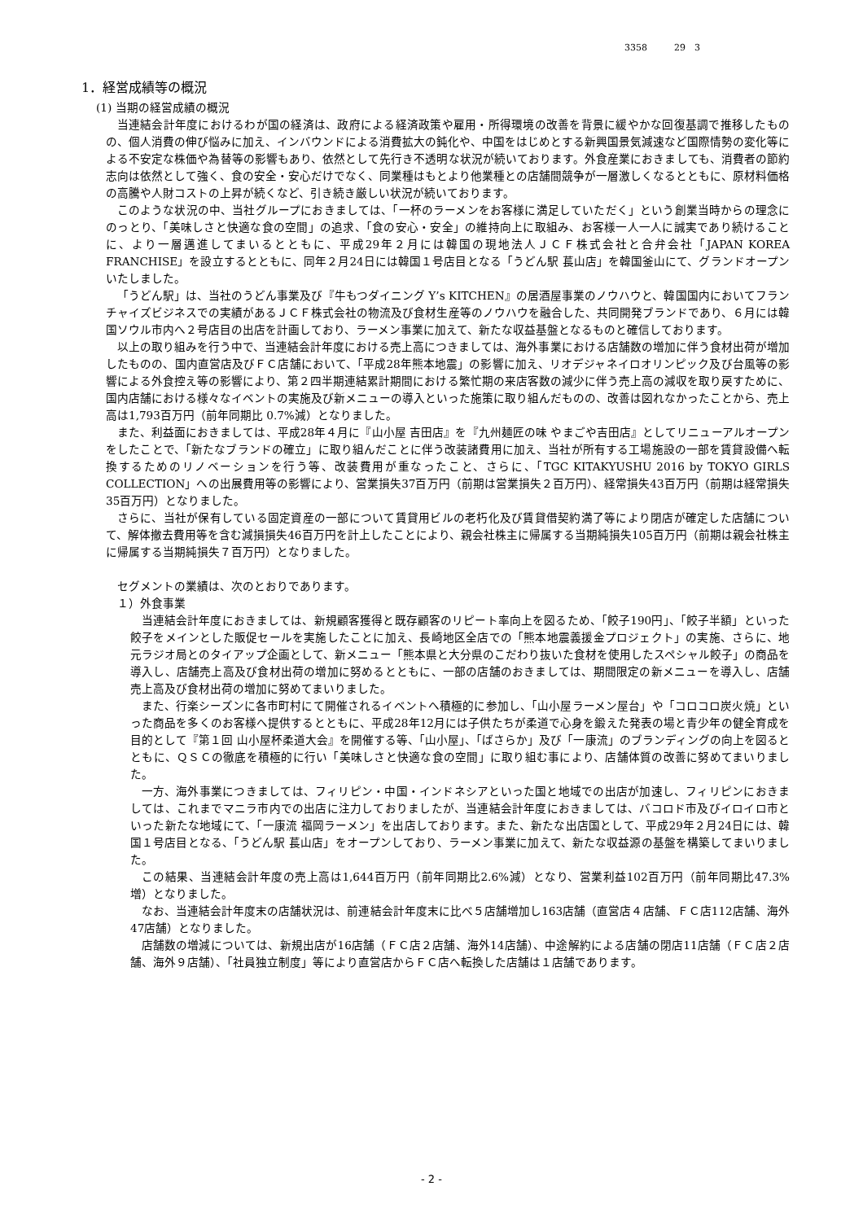3358　　　29　3
1．経営成績等の概況
(1) 当期の経営成績の概況
当連結会計年度におけるわが国の経済は、政府による経済政策や雇用・所得環境の改善を背景に緩やかな回復基調で推移したものの、個人消費の伸び悩みに加え、インバウンドによる消費拡大の鈍化や、中国をはじめとする新興国景気減速など国際情勢の変化等による不安定な株価や為替等の影響もあり、依然として先行き不透明な状況が続いております。外食産業におきましても、消費者の節約志向は依然として強く、食の安全・安心だけでなく、同業種はもとより他業種との店舗間競争が一層激しくなるとともに、原材料価格の高騰や人財コストの上昇が続くなど、引き続き厳しい状況が続いております。
このような状況の中、当社グループにおきましては、「一杯のラーメンをお客様に満足していただく」という創業当時からの理念にのっとり、「美味しさと快適な食の空間」の追求、「食の安心・安全」の維持向上に取組み、お客様一人一人に誠実であり続けることに、より一層邁進してまいるとともに、平成29年２月には韓国の現地法人ＪＣＦ株式会社と合弁会社「JAPAN KOREA FRANCHISE」を設立するとともに、同年２月24日には韓国１号店目となる「うどん駅 萇山店」を韓国釜山にて、グランドオープンいたしました。
「うどん駅」は、当社のうどん事業及び『牛もつダイニング Y’s KITCHEN』の居酒屋事業のノウハウと、韓国国内においてフランチャイズビジネスでの実績があるＪＣＦ株式会社の物流及び食材生産等のノウハウを融合した、共同開発ブランドであり、６月には韓国ソウル市内へ２号店目の出店を計画しており、ラーメン事業に加えて、新たな収益基盤となるものと確信しております。
以上の取り組みを行う中で、当連結会計年度における売上高につきましては、海外事業における店舗数の増加に伴う食材出荷が増加したものの、国内直営店及びＦＣ店舗において、「平成28年熊本地震」の影響に加え、リオデジャネイロオリンピック及び台風等の影響による外食控え等の影響により、第２四半期連結累計期間における繁忙期の来店客数の減少に伴う売上高の減収を取り戻すために、国内店舗における様々なイベントの実施及び新メニューの導入といった施策に取り組んだものの、改善は図れなかったことから、売上高は1,793百万円（前年同期比 0.7%減）となりました。
また、利益面におきましては、平成28年４月に『山小屋 吉田店』を『九州麺匠の味 やまごや吉田店』としてリニューアルオープンをしたことで、「新たなブランドの確立」に取り組んだことに伴う改装諸費用に加え、当社が所有する工場施設の一部を賃貸設備へ転換するためのリノベーションを行う等、改装費用が重なったこと、さらに、「TGC KITAKYUSHU 2016 by TOKYO GIRLS COLLECTION」への出展費用等の影響により、営業損失37百万円（前期は営業損失２百万円）、経常損失43百万円（前期は経常損失35百万円）となりました。
さらに、当社が保有している固定資産の一部について賃貸用ビルの老朽化及び賃貸借契約満了等により閉店が確定した店舗について、解体撤去費用等を含む減損損失46百万円を計上したことにより、親会社株主に帰属する当期純損失105百万円（前期は親会社株主に帰属する当期純損失７百万円）となりました。
セグメントの業績は、次のとおりであります。
１）外食事業
当連結会計年度におきましては、新規顧客獲得と既存顧客のリピート率向上を図るため、「餃子190円」、「餃子半額」といった餃子をメインとした販促セールを実施したことに加え、長崎地区全店での「熊本地震義援金プロジェクト」の実施、さらに、地元ラジオ局とのタイアップ企画として、新メニュー「熊本県と大分県のこだわり抜いた食材を使用したスペシャル餃子」の商品を導入し、店舗売上高及び食材出荷の増加に努めるとともに、一部の店舗のおきましては、期間限定の新メニューを導入し、店舗売上高及び食材出荷の増加に努めてまいりました。
また、行楽シーズンに各市町村にて開催されるイベントへ積極的に参加し、「山小屋ラーメン屋台」や「コロコロ炭火焼」といった商品を多くのお客様へ提供するとともに、平成28年12月には子供たちが柔道で心身を鍛えた発表の場と青少年の健全育成を目的として『第１回 山小屋杯柔道大会』を開催する等、「山小屋」、「ばさらか」及び「一康流」のブランディングの向上を図るとともに、ＱＳＣの徹底を積極的に行い「美味しさと快適な食の空間」に取り組む事により、店舗体質の改善に努めてまいりました。
一方、海外事業につきましては、フィリピン・中国・インドネシアといった国と地域での出店が加速し、フィリピンにおきましては、これまでマニラ市内での出店に注力しておりましたが、当連結会計年度におきましては、バコロド市及びイロイロ市といった新たな地域にて、「一康流 福岡ラーメン」を出店しております。また、新たな出店国として、平成29年２月24日には、韓国１号店目となる、「うどん駅 萇山店」をオープンしており、ラーメン事業に加えて、新たな収益源の基盤を構築してまいりました。
この結果、当連結会計年度の売上高は1,644百万円（前年同期比2.6%減）となり、営業利益102百万円（前年同期比47.3%増）となりました。
なお、当連結会計年度末の店舗状況は、前連結会計年度末に比べ５店舗増加し163店舗（直営店４店舗、ＦＣ店112店舗、海外47店舗）となりました。
店舗数の増減については、新規出店が16店舗（ＦＣ店２店舗、海外14店舗）、中途解約による店舗の閉店11店舗（ＦＣ店２店舗、海外９店舗）、「社員独立制度」等により直営店からＦＣ店へ転換した店舗は１店舗であります。
- 2 -